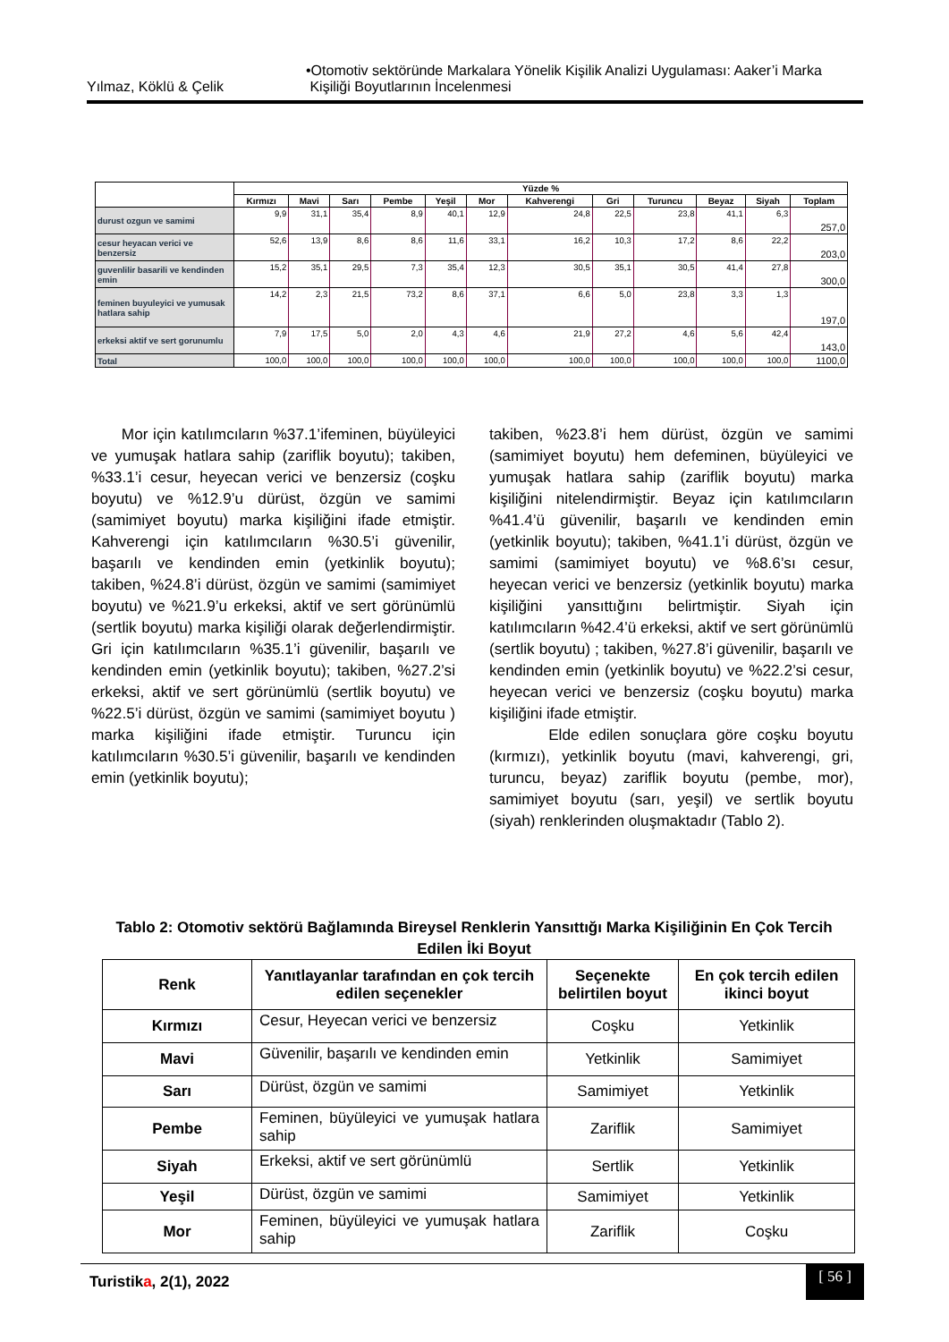Yılmaz, Köklü & Çelik •Otomotiv sektöründe Markalara Yönelik Kişilik Analizi Uygulaması: Aaker’i Marka
Kişiliği Boyutlarının İncelenmesi
| | Yüzde % | | | | | | | | | | | |
| --- | --- | --- | --- | --- | --- | --- | --- | --- | --- | --- | --- | --- |
| | Kırmızı | Mavi | Sarı | Pembe | Yeşil | Mor | Kahverengi | Gri | Turuncu | Beyaz | Siyah | Toplam |
| durust ozgun ve samimi | 9,9 | 31,1 | 35,4 | 8,9 | 40,1 | 12,9 | 24,8 | 22,5 | 23,8 | 41,1 | 6,3 | 257,0 |
| cesur heyacan verici ve benzersiz | 52,6 | 13,9 | 8,6 | 8,6 | 11,6 | 33,1 | 16,2 | 10,3 | 17,2 | 8,6 | 22,2 | 203,0 |
| guvenlilir basarili ve kendinden emin | 15,2 | 35,1 | 29,5 | 7,3 | 35,4 | 12,3 | 30,5 | 35,1 | 30,5 | 41,4 | 27,8 | 300,0 |
| feminen buyuleyici ve yumusak hatlara sahip | 14,2 | 2,3 | 21,5 | 73,2 | 8,6 | 37,1 | 6,6 | 5,0 | 23,8 | 3,3 | 1,3 | 197,0 |
| erkeksi aktif ve sert gorunumlu | 7,9 | 17,5 | 5,0 | 2,0 | 4,3 | 4,6 | 21,9 | 27,2 | 4,6 | 5,6 | 42,4 | 143,0 |
| Total | 100,0 | 100,0 | 100,0 | 100,0 | 100,0 | 100,0 | 100,0 | 100,0 | 100,0 | 100,0 | 100,0 | 1100,0 |
Mor için katılımcıların %37.1’ifeminen, büyüleyici ve yumuşak hatlara sahip (zariflik boyutu); takiben, %33.1’i cesur, heyecan verici ve benzersiz (coşku boyutu) ve %12.9’u dürüst, özgün ve samimi (samimiyet boyutu) marka kişiliğini ifade etmiştir. Kahverengi için katılımcıların %30.5’i güvenilir, başarılı ve kendinden emin (yetkinlik boyutu); takiben, %24.8’i dürüst, özgün ve samimi (samimiyet boyutu) ve %21.9’u erkeksi, aktif ve sert görünümlü (sertlik boyutu) marka kişiliği olarak değerlendirmiştir. Gri için katılımcıların %35.1’i güvenilir, başarılı ve kendinden emin (yetkinlik boyutu); takiben, %27.2’si erkeksi, aktif ve sert görünümlü (sertlik boyutu) ve %22.5’i dürüst, özgün ve samimi (samimiyet boyutu ) marka kişiliğini ifade etmiştir. Turuncu için katılımcıların %30.5’i güvenilir, başarılı ve kendinden emin (yetkinlik boyutu);
takiben, %23.8’i hem dürüst, özgün ve samimi (samimiyet boyutu) hem defeminen, büyüleyici ve yumuşak hatlara sahip (zariflik boyutu) marka kişiliğini nitelendirmiştir. Beyaz için katılımcıların %41.4’ü güvenilir, başarılı ve kendinden emin (yetkinlik boyutu); takiben, %41.1’i dürüst, özgün ve samimi (samimiyet boyutu) ve %8.6’sı cesur, heyecan verici ve benzersiz (yetkinlik boyutu) marka kişiliğini yansıttığını belirtmiştir. Siyah için katılımcıların %42.4’ü erkeksi, aktif ve sert görünümlü (sertlik boyutu) ; takiben, %27.8’i güvenilir, başarılı ve kendinden emin (yetkinlik boyutu) ve %22.2’si cesur, heyecan verici ve benzersiz (coşku boyutu) marka kişiliğini ifade etmiştir.
Elde edilen sonuçlara göre coşku boyutu (kırmızı), yetkinlik boyutu (mavi, kahverengi, gri, turuncu, beyaz) zariflik boyutu (pembe, mor), samimiyet boyutu (sarı, yeşil) ve sertlik boyutu (siyah) renklerinden oluşmaktadır (Tablo 2).
Tablo 2: Otomotiv sektörü Bağlamında Bireysel Renklerin Yansıttığı Marka Kişiliğinin En Çok Tercih Edilen İki Boyut
| Renk | Yanıtlayanlar tarafından en çok tercih edilen seçenekler | Seçenekte belirtilen boyut | En çok tercih edilen ikinci boyut |
| --- | --- | --- | --- |
| Kırmızı | Cesur, Heyecan verici ve benzersiz | Coşku | Yetkinlik |
| Mavi | Güvenilir, başarılı ve kendinden emin | Yetkinlik | Samimiyet |
| Sarı | Dürüst, özgün ve samimi | Samimiyet | Yetkinlik |
| Pembe | Feminen, büyüleyici ve yumuşak hatlara sahip | Zariflik | Samimiyet |
| Siyah | Erkeksi, aktif ve sert görünümlü | Sertlik | Yetkinlik |
| Yeşil | Dürüst, özgün ve samimi | Samimiyet | Yetkinlik |
| Mor | Feminen, büyüleyici ve yumuşak hatlara sahip | Zariflik | Coşku |
Turistika, 2(1), 2022 [ 56 ]